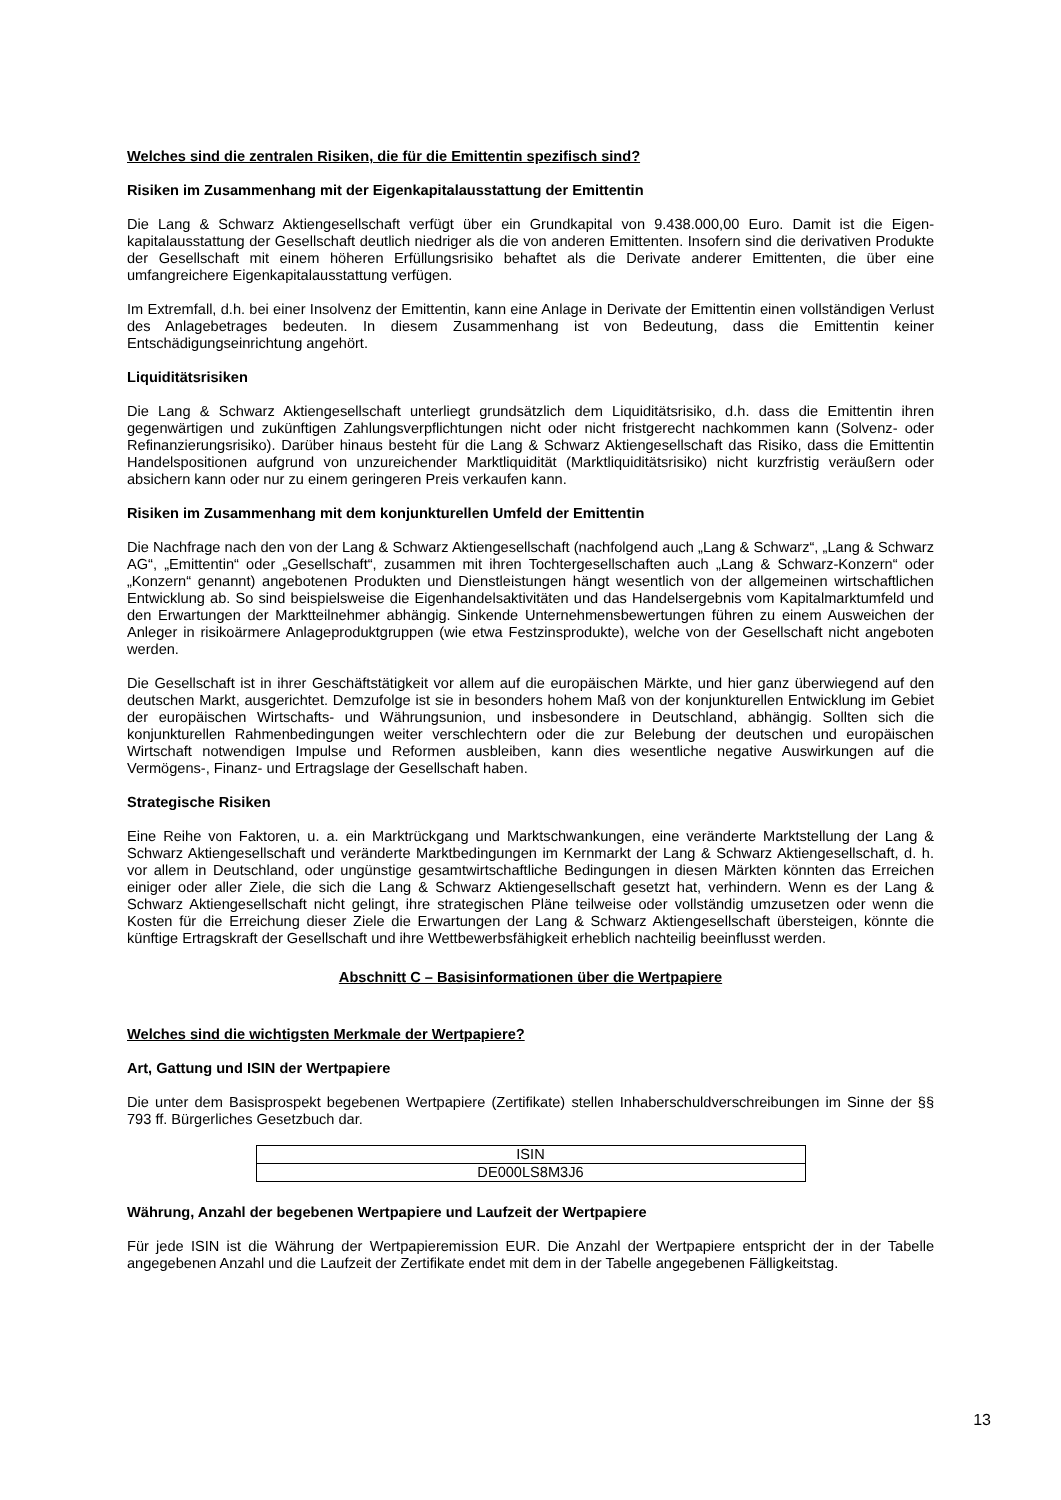Welches sind die zentralen Risiken, die für die Emittentin spezifisch sind?
Risiken im Zusammenhang mit der Eigenkapitalausstattung der Emittentin
Die Lang & Schwarz Aktiengesellschaft verfügt über ein Grundkapital von 9.438.000,00 Euro. Damit ist die Eigen-kapitalausstattung der Gesellschaft deutlich niedriger als die von anderen Emittenten. Insofern sind die derivativen Produkte der Gesellschaft mit einem höheren Erfüllungsrisiko behaftet als die Derivate anderer Emittenten, die über eine umfangreichere Eigenkapitalausstattung verfügen.
Im Extremfall, d.h. bei einer Insolvenz der Emittentin, kann eine Anlage in Derivate der Emittentin einen vollständigen Verlust des Anlagebetrages bedeuten. In diesem Zusammenhang ist von Bedeutung, dass die Emittentin keiner Entschädigungseinrichtung angehört.
Liquiditätsrisiken
Die Lang & Schwarz Aktiengesellschaft unterliegt grundsätzlich dem Liquiditätsrisiko, d.h. dass die Emittentin ihren gegenwärtigen und zukünftigen Zahlungsverpflichtungen nicht oder nicht fristgerecht nachkommen kann (Solvenz- oder Refinanzierungsrisiko). Darüber hinaus besteht für die Lang & Schwarz Aktiengesellschaft das Risiko, dass die Emittentin Handelspositionen aufgrund von unzureichender Marktliquidität (Marktliquiditätsrisiko) nicht kurzfristig veräußern oder absichern kann oder nur zu einem geringeren Preis verkaufen kann.
Risiken im Zusammenhang mit dem konjunkturellen Umfeld der Emittentin
Die Nachfrage nach den von der Lang & Schwarz Aktiengesellschaft (nachfolgend auch „Lang & Schwarz“, „Lang & Schwarz AG“, „Emittentin“ oder „Gesellschaft“, zusammen mit ihren Tochtergesellschaften auch „Lang & Schwarz-Konzern“ oder „Konzern“ genannt) angebotenen Produkten und Dienstleistungen hängt wesentlich von der allgemeinen wirtschaftlichen Entwicklung ab. So sind beispielsweise die Eigenhandelsaktivitäten und das Handelsergebnis vom Kapitalmarktumfeld und den Erwartungen der Marktteilnehmer abhängig. Sinkende Unternehmensbewertungen führen zu einem Ausweichen der Anleger in risikoärmere Anlageproduktgruppen (wie etwa Festzinsprodukte), welche von der Gesellschaft nicht angeboten werden.
Die Gesellschaft ist in ihrer Geschäftstätigkeit vor allem auf die europäischen Märkte, und hier ganz überwiegend auf den deutschen Markt, ausgerichtet. Demzufolge ist sie in besonders hohem Maß von der konjunkturellen Entwicklung im Gebiet der europäischen Wirtschafts- und Währungsunion, und insbesondere in Deutschland, abhängig. Sollten sich die konjunkturellen Rahmenbedingungen weiter verschlechtern oder die zur Belebung der deutschen und europäischen Wirtschaft notwendigen Impulse und Reformen ausbleiben, kann dies wesentliche negative Auswirkungen auf die Vermögens-, Finanz- und Ertragslage der Gesellschaft haben.
Strategische Risiken
Eine Reihe von Faktoren, u. a. ein Marktrückgang und Marktschwankungen, eine veränderte Marktstellung der Lang & Schwarz Aktiengesellschaft und veränderte Marktbedingungen im Kernmarkt der Lang & Schwarz Aktiengesellschaft, d. h. vor allem in Deutschland, oder ungünstige gesamtwirtschaftliche Bedingungen in diesen Märkten könnten das Erreichen einiger oder aller Ziele, die sich die Lang & Schwarz Aktiengesellschaft gesetzt hat, verhindern. Wenn es der Lang & Schwarz Aktiengesellschaft nicht gelingt, ihre strategischen Pläne teilweise oder vollständig umzusetzen oder wenn die Kosten für die Erreichung dieser Ziele die Erwartungen der Lang & Schwarz Aktiengesellschaft übersteigen, könnte die künftige Ertragskraft der Gesellschaft und ihre Wettbewerbsfähigkeit erheblich nachteilig beeinflusst werden.
Abschnitt C – Basisinformationen über die Wertpapiere
Welches sind die wichtigsten Merkmale der Wertpapiere?
Art, Gattung und ISIN der Wertpapiere
Die unter dem Basisprospekt begebenen Wertpapiere (Zertifikate) stellen Inhaberschuldverschreibungen im Sinne der §§ 793 ff. Bürgerliches Gesetzbuch dar.
| ISIN |
| DE000LS8M3J6 |
Währung, Anzahl der begebenen Wertpapiere und Laufzeit der Wertpapiere
Für jede ISIN ist die Währung der Wertpapieremission EUR. Die Anzahl der Wertpapiere entspricht der in der Tabelle angegebenen Anzahl und die Laufzeit der Zertifikate endet mit dem in der Tabelle angegebenen Fälligkeitstag.
13